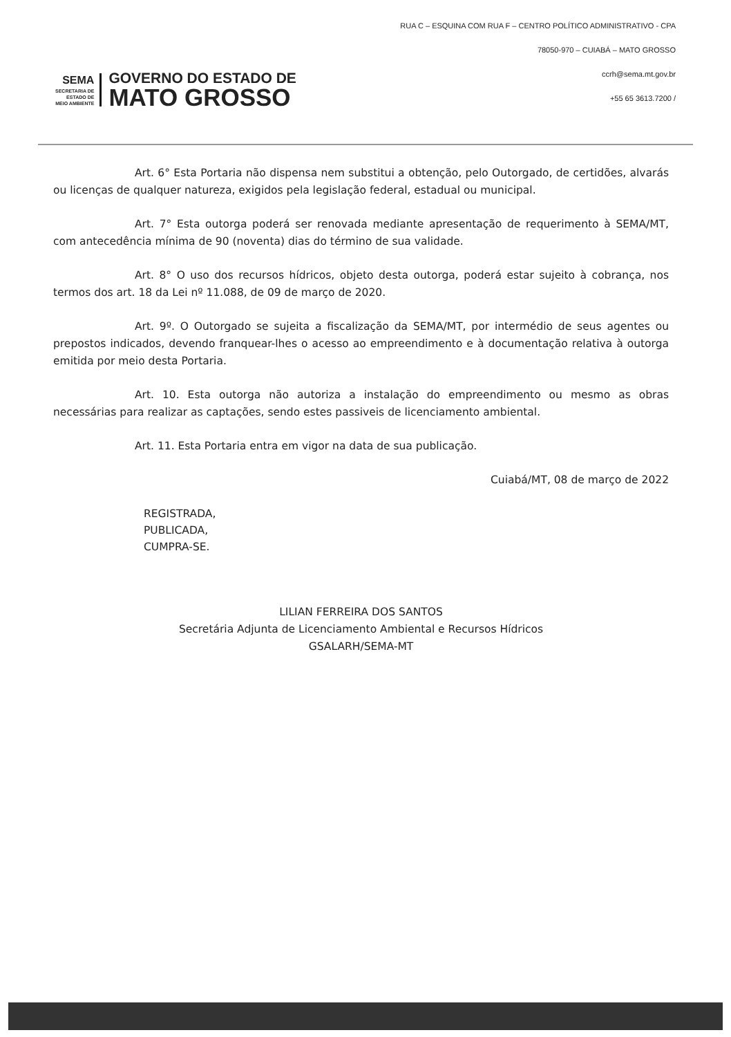SEMA
SECRETARIA DE
ESTADO DE
MEIO AMBIENTE
GOVERNO DO ESTADO DE
MATO GROSSO
RUA C – ESQUINA COM RUA F – CENTRO POLÍTICO ADMINISTRATIVO - CPA
78050-970 – CUIABÁ – MATO GROSSO
ccrh@sema.mt.gov.br
+55 65 3613.7200 /
Art. 6° Esta Portaria não dispensa nem substitui a obtenção, pelo Outorgado, de certidões, alvarás ou licenças de qualquer natureza, exigidos pela legislação federal, estadual ou municipal.
Art. 7° Esta outorga poderá ser renovada mediante apresentação de requerimento à SEMA/MT, com antecedência mínima de 90 (noventa) dias do término de sua validade.
Art. 8° O uso dos recursos hídricos, objeto desta outorga, poderá estar sujeito à cobrança, nos termos dos art. 18 da Lei nº 11.088, de 09 de março de 2020.
Art. 9º. O Outorgado se sujeita a fiscalização da SEMA/MT, por intermédio de seus agentes ou prepostos indicados, devendo franquear-lhes o acesso ao empreendimento e à documentação relativa à outorga emitida por meio desta Portaria.
Art. 10. Esta outorga não autoriza a instalação do empreendimento ou mesmo as obras necessárias para realizar as captações, sendo estes passiveis de licenciamento ambiental.
Art. 11. Esta Portaria entra em vigor na data de sua publicação.
Cuiabá/MT, 08 de março de 2022
REGISTRADA,
PUBLICADA,
CUMPRA-SE.
LILIAN FERREIRA DOS SANTOS
Secretária Adjunta de Licenciamento Ambiental e Recursos Hídricos
GSALARH/SEMA-MT